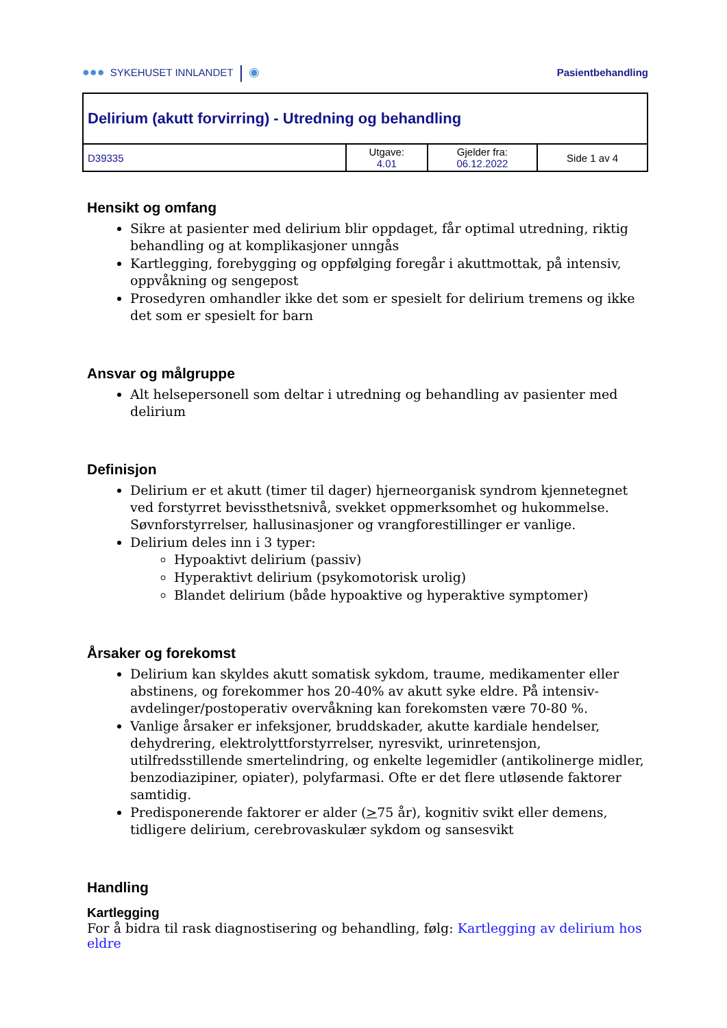●●● SYKEHUSET INNLANDET | ◉
Pasientbehandling
| Delirium (akutt forvirring) - Utredning og behandling | | | |
| D39335 | Utgave: 4.01 | Gjelder fra: 06.12.2022 | Side 1 av 4 |
Hensikt og omfang
Sikre at pasienter med delirium blir oppdaget, får optimal utredning, riktig behandling og at komplikasjoner unngås
Kartlegging, forebygging og oppfølging foregår i akuttmottak, på intensiv, oppvåkning og sengepost
Prosedyren omhandler ikke det som er spesielt for delirium tremens og ikke det som er spesielt for barn
Ansvar og målgruppe
Alt helsepersonell som deltar i utredning og behandling av pasienter med delirium
Definisjon
Delirium er et akutt (timer til dager) hjerneorganisk syndrom kjennetegnet ved forstyrret bevissthetsnivå, svekket oppmerksomhet og hukommelse. Søvnforstyrrelser, hallusinasjoner og vrangforestillinger er vanlige.
Delirium deles inn i 3 typer:
Hypoaktivt delirium (passiv)
Hyperaktivt delirium (psykomotorisk urolig)
Blandet delirium (både hypoaktive og hyperaktive symptomer)
Årsaker og forekomst
Delirium kan skyldes akutt somatisk sykdom, traume, medikamenter eller abstinens, og forekommer hos 20-40% av akutt syke eldre. På intensiv-avdelinger/postoperativ overvåkning kan forekomsten være 70-80 %.
Vanlige årsaker er infeksjoner, bruddskader, akutte kardiale hendelser, dehydrering, elektrolyttforstyrrelser, nyresvikt, urinretensjon, utilfredsstillende smertelindring, og enkelte legemidler (antikolinerge midler, benzodiazipiner, opiater), polyfarmasi. Ofte er det flere utløsende faktorer samtidig.
Predisponerende faktorer er alder (>75 år), kognitiv svikt eller demens, tidligere delirium, cerebrovaskulær sykdom og sansesvikt
Handling
Kartlegging
For å bidra til rask diagnostisering og behandling, følg: Kartlegging av delirium hos eldre